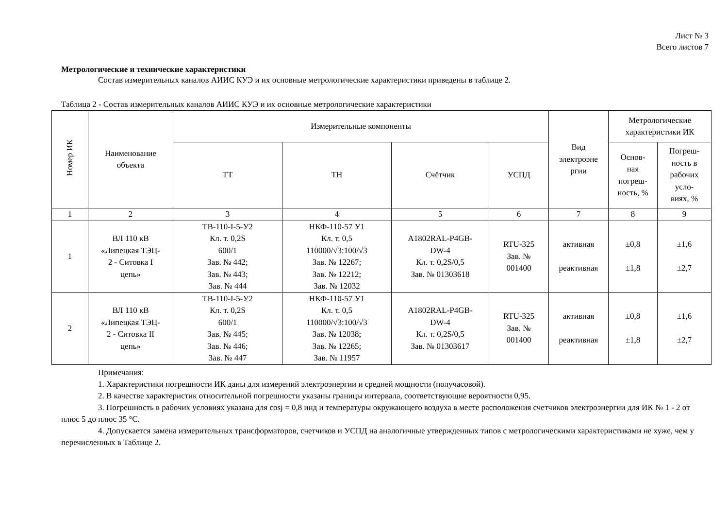Лист № 3
Всего листов 7
Метрологические и технические характеристики
Состав измерительных каналов АИИС КУЭ и их основные метрологические характеристики приведены в таблице 2.
Таблица 2 - Состав измерительных каналов АИИС КУЭ и их основные метрологические характеристики
| Номер ИК | Наименование объекта | Измерительные компоненты | | | | Вид электроэне ргии | Метрологические характеристики ИК | |
| --- | --- | --- | --- | --- | --- | --- | --- | --- |
| | | ТТ | ТН | Счётчик | УСПД | | Основ- ная погреш- ность, % | Погреш- ность в рабочих усло- виях, % |
| 1 | 2 | 3 | 4 | 5 | 6 | 7 | 8 | 9 |
| 1 | ВЛ 110 кВ «Липецкая ТЭЦ- 2 - Ситовка I цепь» | ТВ-110-I-5-У2 Кл. т. 0,2S 600/1 Зав. № 442; Зав. № 443; Зав. № 444 | НКФ-110-57 У1 Кл. т. 0,5 110000/√3:100/√3 Зав. № 12267; Зав. № 12212; Зав. № 12032 | A1802RAL-P4GB- DW-4 Кл. т. 0,2S/0,5 Зав. № 01303618 | RTU-325 Зав. № 001400 | активная реактивная | ±0,8 ±1,8 | ±1,6 ±2,7 |
| 2 | ВЛ 110 кВ «Липецкая ТЭЦ- 2 - Ситовка II цепь» | ТВ-110-I-5-У2 Кл. т. 0,2S 600/1 Зав. № 445; Зав. № 446; Зав. № 447 | НКФ-110-57 У1 Кл. т. 0,5 110000/√3:100/√3 Зав. № 12038; Зав. № 12265; Зав. № 11957 | A1802RAL-P4GB- DW-4 Кл. т. 0,2S/0,5 Зав. № 01303617 | RTU-325 Зав. № 001400 | активная реактивная | ±0,8 ±1,8 | ±1,6 ±2,7 |
Примечания:
1. Характеристики погрешности ИК даны для измерений электроэнергии и средней мощности (получасовой).
2. В качестве характеристик относительной погрешности указаны границы интервала, соответствующие вероятности 0,95.
3. Погрешность в рабочих условиях указана для cosj = 0,8 инд и температуры окружающего воздуха в месте расположения счетчиков электроэнергии для ИК № 1 - 2 от плюс 5 до плюс 35 °C.
4. Допускается замена измерительных трансформаторов, счетчиков и УСПД на аналогичные утвержденных типов с метрологическими характеристиками не хуже, чем у перечисленных в Таблице 2.